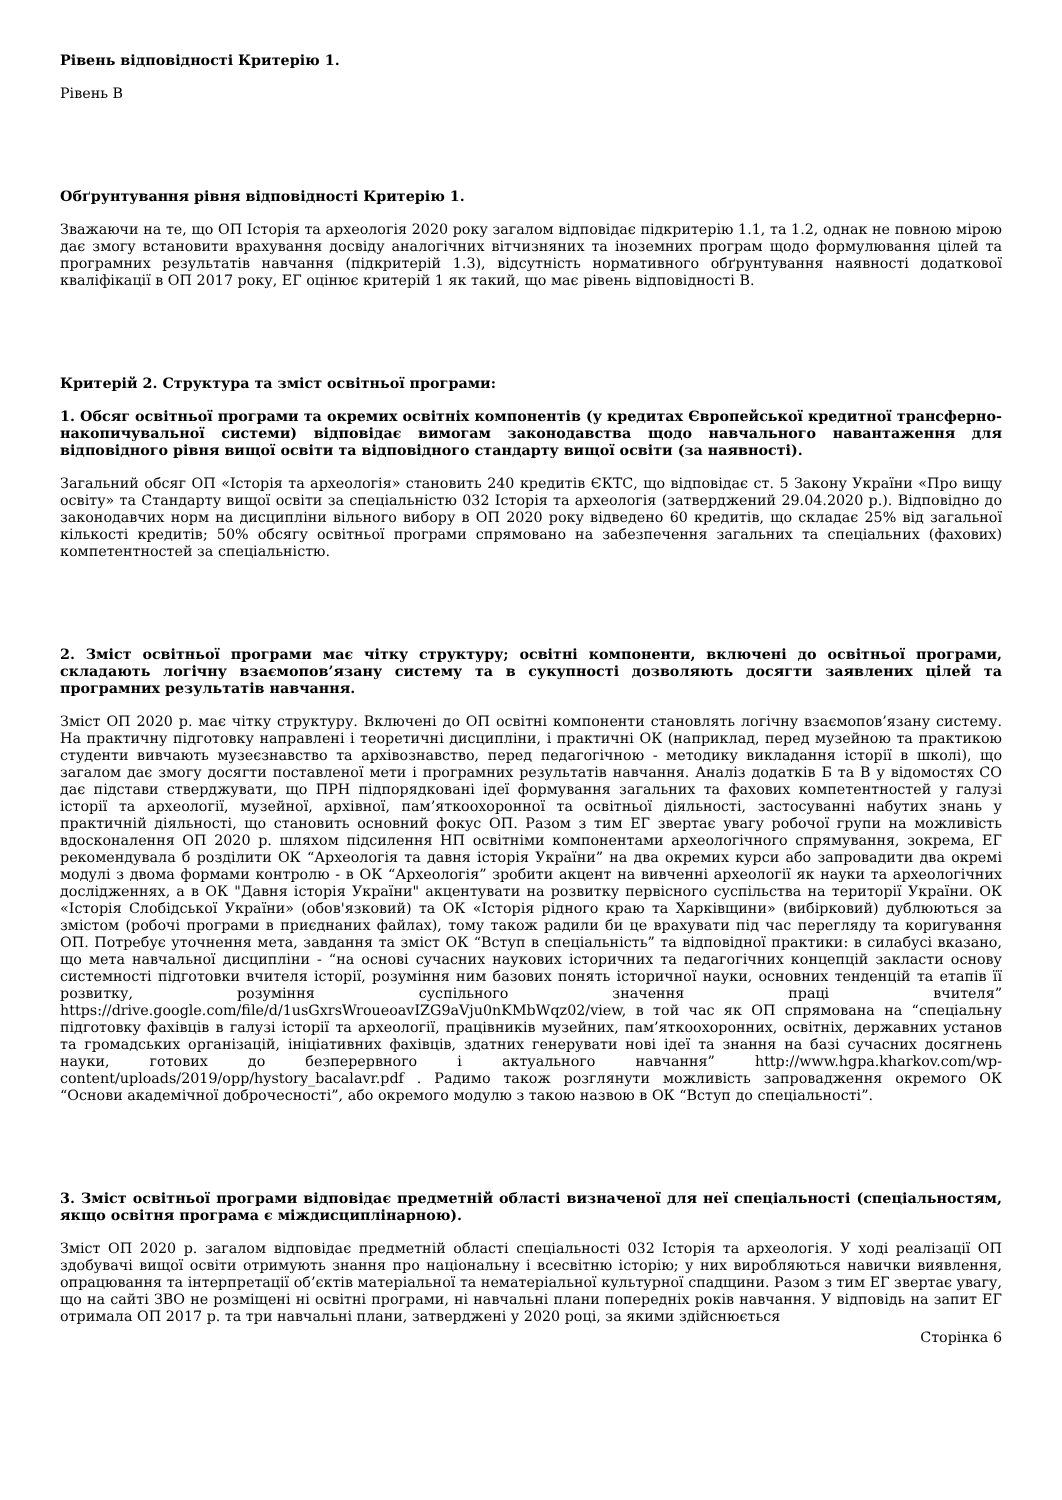Рівень відповідності Критерію 1.
Рівень В
Обґрунтування рівня відповідності Критерію 1.
Зважаючи на те, що ОП Історія та археологія 2020 року загалом відповідає підкритерію 1.1, та 1.2, однак не повною мірою дає змогу встановити врахування досвіду аналогічних вітчизняних та іноземних програм щодо формулювання цілей та програмних результатів навчання (підкритерій 1.3), відсутність нормативного обґрунтування наявності додаткової кваліфікації в ОП 2017 року, ЕГ оцінює критерій 1 як такий, що має рівень відповідності В.
Критерій 2. Структура та зміст освітньої програми:
1. Обсяг освітньої програми та окремих освітніх компонентів (у кредитах Європейської кредитної трансферно-накопичувальної системи) відповідає вимогам законодавства щодо навчального навантаження для відповідного рівня вищої освіти та відповідного стандарту вищої освіти (за наявності).
Загальний обсяг ОП «Історія та археологія» становить 240 кредитів ЄКТС, що відповідає ст. 5 Закону України «Про вищу освіту» та Стандарту вищої освіти за спеціальністю 032 Історія та археологія (затверджений 29.04.2020 р.). Відповідно до законодавчих норм на дисципліни вільного вибору в ОП 2020 року відведено 60 кредитів, що складає 25% від загальної кількості кредитів; 50% обсягу освітньої програми спрямовано на забезпечення загальних та спеціальних (фахових) компетентностей за спеціальністю.
2. Зміст освітньої програми має чітку структуру; освітні компоненти, включені до освітньої програми, складають логічну взаємопов’язану систему та в сукупності дозволяють досягти заявлених цілей та програмних результатів навчання.
Зміст ОП 2020 р. має чітку структуру. Включені до ОП освітні компоненти становлять логічну взаємопов’язану систему. На практичну підготовку направлені і теоретичні дисципліни, і практичні ОК (наприклад, перед музейною та практикою студенти вивчають музеєзнавство та архівознавство, перед педагогічною - методику викладання історії в школі), що загалом дає змогу досягти поставленої мети і програмних результатів навчання. Аналіз додатків Б та В у відомостях СО дає підстави стверджувати, що ПРН підпорядковані ідеї формування загальних та фахових компетентностей у галузі історії та археології, музейної, архівної, пам’яткоохоронної та освітньої діяльності, застосуванні набутих знань у практичній діяльності, що становить основний фокус ОП. Разом з тим ЕГ звертає увагу робочої групи на можливість вдосконалення ОП 2020 р. шляхом підсилення НП освітніми компонентами археологічного спрямування, зокрема, ЕГ рекомендувала б розділити ОК “Археологія та давня історія України” на два окремих курси або запровадити два окремі модулі з двома формами контролю - в ОК “Археологія” зробити акцент на вивченні археології як науки та археологічних дослідженнях, а в ОК "Давня історія України" акцентувати на розвитку первісного суспільства на території України. ОК «Історія Слобідської України» (обов'язковий) та ОК «Історія рідного краю та Харківщини» (вибірковий) дублюються за змістом (робочі програми в приєднаних файлах), тому також радили би це врахувати під час перегляду та коригування ОП. Потребує уточнення мета, завдання та зміст ОК “Вступ в спеціальність” та відповідної практики: в силабусі вказано, що мета навчальної дисципліни - “на основі сучасних наукових історичних та педагогічних концепцій закласти основу системності підготовки вчителя історії, розуміння ним базових понять історичної науки, основних тенденцій та етапів її розвитку, розуміння суспільного значення праці вчителя” https://drive.google.com/file/d/1usGxrsWroueoavIZG9aVju0nKMbWqz02/view, в той час як ОП спрямована на “спеціальну підготовку фахівців в галузі історії та археології, працівників музейних, пам’яткоохоронних, освітніх, державних установ та громадських організацій, ініціативних фахівців, здатних генерувати нові ідеї та знання на базі сучасних досягнень науки, готових до безперервного і актуального навчання” http://www.hgpa.kharkov.com/wp-content/uploads/2019/opp/hystory_bacalavr.pdf . Радимо також розглянути можливість запровадження окремого ОК “Основи академічної доброчесності”, або окремого модулю з такою назвою в ОК “Вступ до спеціальності”.
3. Зміст освітньої програми відповідає предметній області визначеної для неї спеціальності (спеціальностям, якщо освітня програма є міждисциплінарною).
Зміст ОП 2020 р. загалом відповідає предметній області спеціальності 032 Історія та археологія. У ході реалізації ОП здобувачі вищої освіти отримують знання про національну і всесвітню історію; у них виробляються навички виявлення, опрацювання та інтерпретації об’єктів матеріальної та нематеріальної культурної спадщини. Разом з тим ЕГ звертає увагу, що на сайті ЗВО не розміщені ні освітні програми, ні навчальні плани попередніх років навчання. У відповідь на запит ЕГ отримала ОП 2017 р. та три навчальні плани, затверджені у 2020 році, за якими здійснюється
Сторінка 6